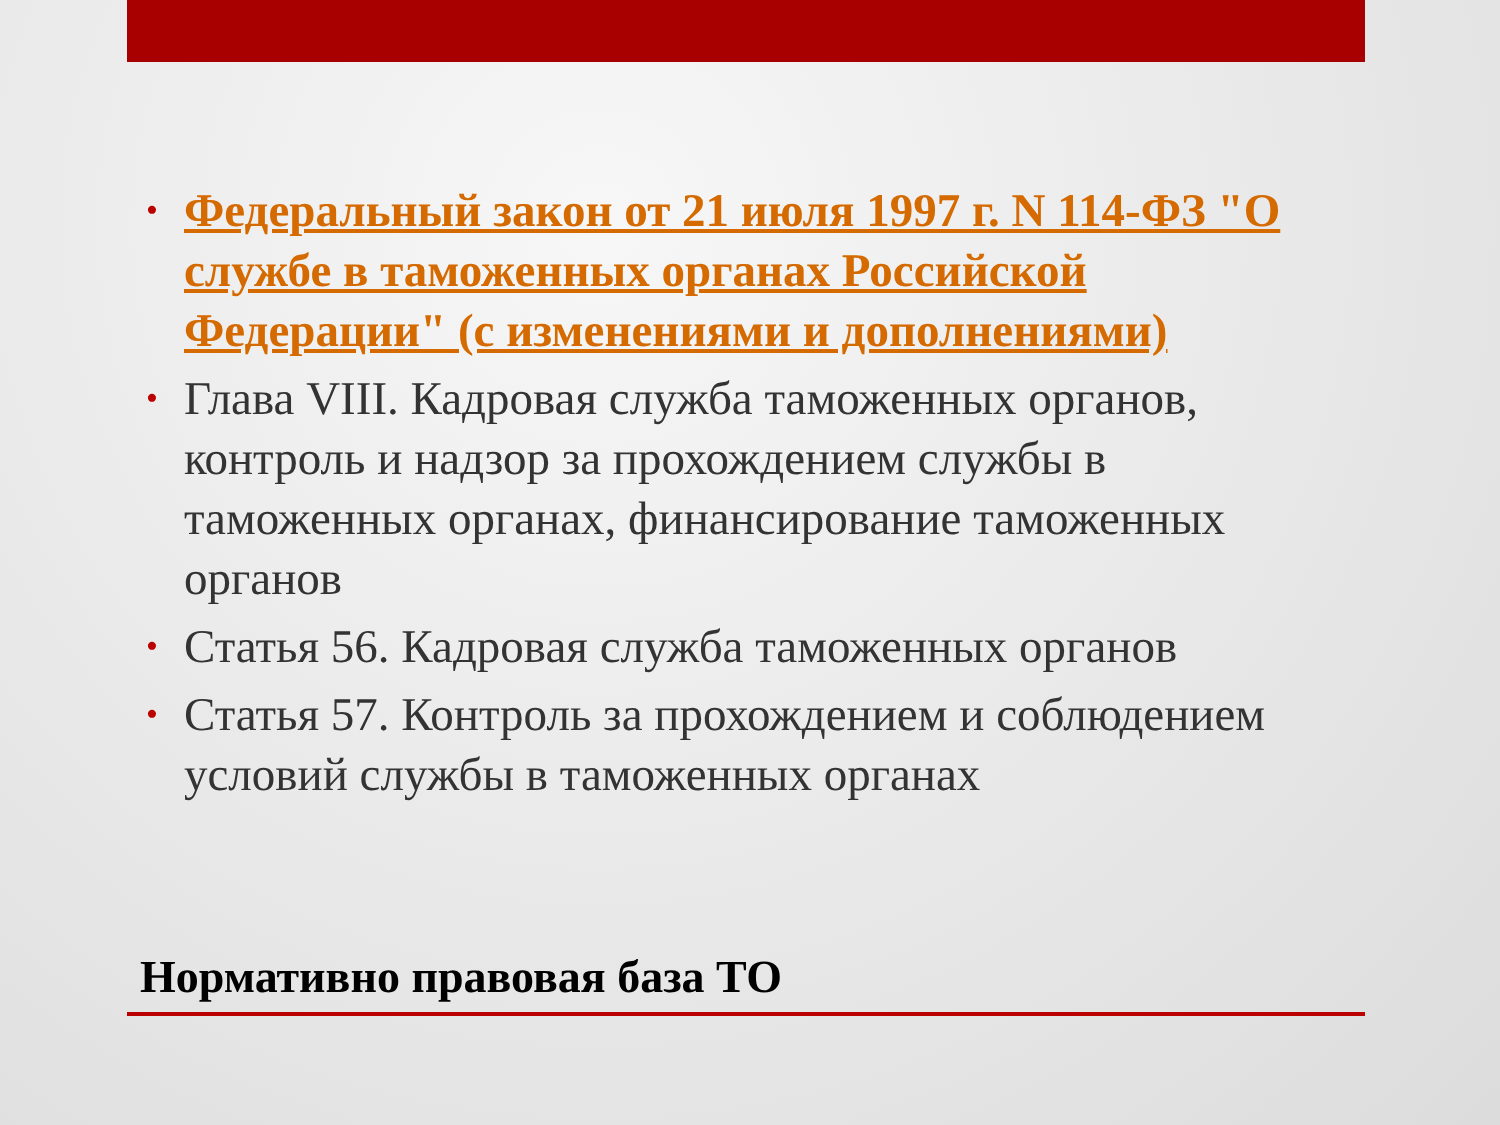• Федеральный закон от 21 июля 1997 г. N 114-ФЗ "О службе в таможенных органах Российской Федерации" (с изменениями и дополнениями)
• Глава VIII. Кадровая служба таможенных органов, контроль и надзор за прохождением службы в таможенных органах, финансирование таможенных органов
• Статья 56. Кадровая служба таможенных органов
• Статья 57. Контроль за прохождением и соблюдением условий службы в таможенных органах
Нормативно правовая база ТО